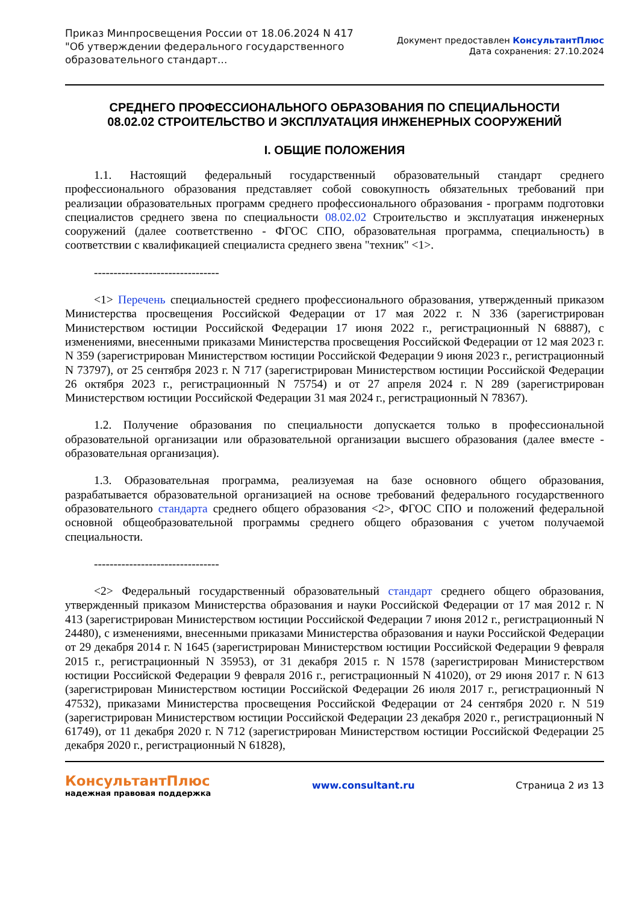Приказ Минпросвещения России от 18.06.2024 N 417
"Об утверждении федерального государственного
образовательного стандарт...
Документ предоставлен КонсультантПлюс
Дата сохранения: 27.10.2024
СРЕДНЕГО ПРОФЕССИОНАЛЬНОГО ОБРАЗОВАНИЯ ПО СПЕЦИАЛЬНОСТИ
08.02.02 СТРОИТЕЛЬСТВО И ЭКСПЛУАТАЦИЯ ИНЖЕНЕРНЫХ СООРУЖЕНИЙ
I. ОБЩИЕ ПОЛОЖЕНИЯ
1.1. Настоящий федеральный государственный образовательный стандарт среднего профессионального образования представляет собой совокупность обязательных требований при реализации образовательных программ среднего профессионального образования - программ подготовки специалистов среднего звена по специальности 08.02.02 Строительство и эксплуатация инженерных сооружений (далее соответственно - ФГОС СПО, образовательная программа, специальность) в соответствии с квалификацией специалиста среднего звена "техник" <1>.
--------------------------------
<1> Перечень специальностей среднего профессионального образования, утвержденный приказом Министерства просвещения Российской Федерации от 17 мая 2022 г. N 336 (зарегистрирован Министерством юстиции Российской Федерации 17 июня 2022 г., регистрационный N 68887), с изменениями, внесенными приказами Министерства просвещения Российской Федерации от 12 мая 2023 г. N 359 (зарегистрирован Министерством юстиции Российской Федерации 9 июня 2023 г., регистрационный N 73797), от 25 сентября 2023 г. N 717 (зарегистрирован Министерством юстиции Российской Федерации 26 октября 2023 г., регистрационный N 75754) и от 27 апреля 2024 г. N 289 (зарегистрирован Министерством юстиции Российской Федерации 31 мая 2024 г., регистрационный N 78367).
1.2. Получение образования по специальности допускается только в профессиональной образовательной организации или образовательной организации высшего образования (далее вместе - образовательная организация).
1.3. Образовательная программа, реализуемая на базе основного общего образования, разрабатывается образовательной организацией на основе требований федерального государственного образовательного стандарта среднего общего образования <2>, ФГОС СПО и положений федеральной основной общеобразовательной программы среднего общего образования с учетом получаемой специальности.
--------------------------------
<2> Федеральный государственный образовательный стандарт среднего общего образования, утвержденный приказом Министерства образования и науки Российской Федерации от 17 мая 2012 г. N 413 (зарегистрирован Министерством юстиции Российской Федерации 7 июня 2012 г., регистрационный N 24480), с изменениями, внесенными приказами Министерства образования и науки Российской Федерации от 29 декабря 2014 г. N 1645 (зарегистрирован Министерством юстиции Российской Федерации 9 февраля 2015 г., регистрационный N 35953), от 31 декабря 2015 г. N 1578 (зарегистрирован Министерством юстиции Российской Федерации 9 февраля 2016 г., регистрационный N 41020), от 29 июня 2017 г. N 613 (зарегистрирован Министерством юстиции Российской Федерации 26 июля 2017 г., регистрационный N 47532), приказами Министерства просвещения Российской Федерации от 24 сентября 2020 г. N 519 (зарегистрирован Министерством юстиции Российской Федерации 23 декабря 2020 г., регистрационный N 61749), от 11 декабря 2020 г. N 712 (зарегистрирован Министерством юстиции Российской Федерации 25 декабря 2020 г., регистрационный N 61828),
КонсультантПлюс
надежная правовая поддержка
www.consultant.ru Страница 2 из 13